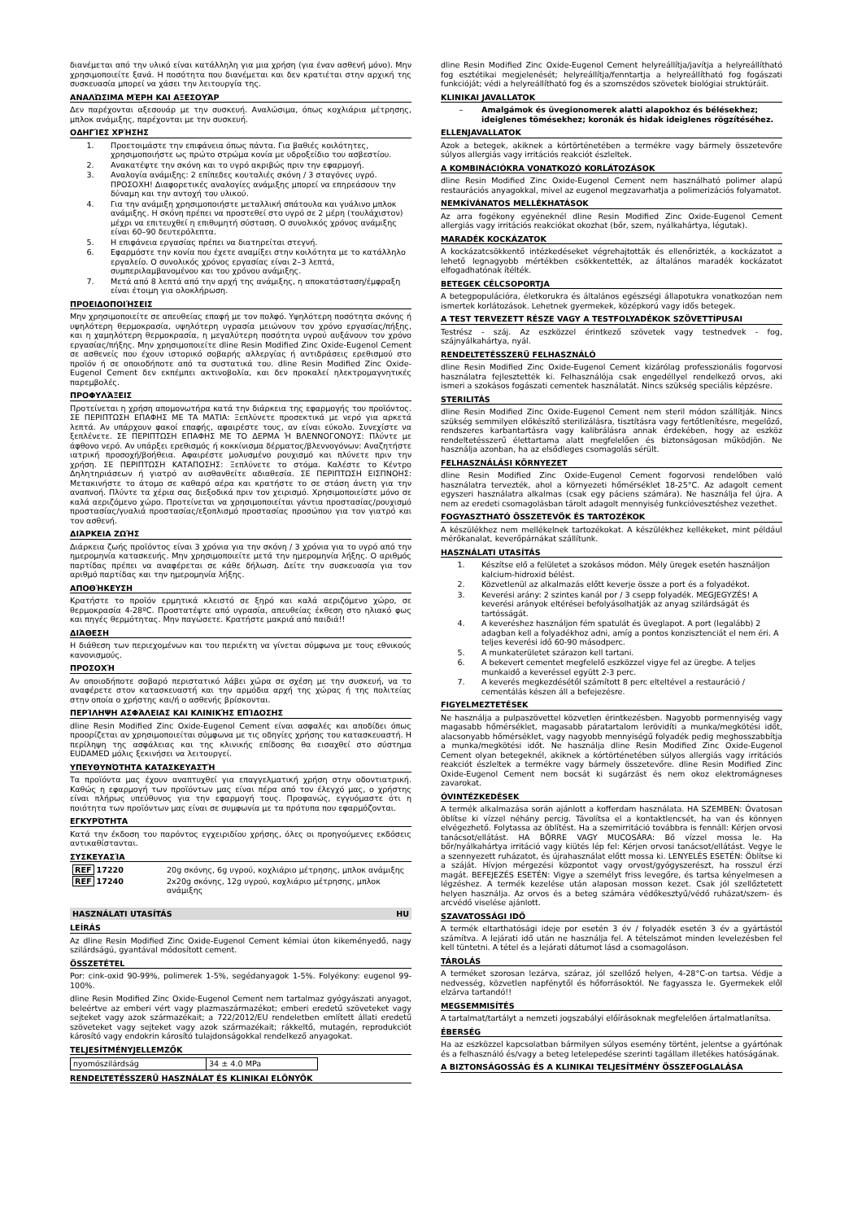διανέμεται από την υλικό είναι κατάλληλη για μια χρήση (για έναν ασθενή μόνο). Μην χρησιμοποιείτε ξανά. Η ποσότητα που διανέμεται και δεν κρατιέται στην αρχική της συσκευασία μπορεί να χάσει την λειτουργία της.
ΑΝΑΛΏΣΙΜΑ ΜΈΡΗ ΚΑΙ ΑΞΕΣΟΥΆΡ
Δεν παρέχονται αξεσουάρ με την συσκευή. Αναλώσιμα, όπως κοχλιάρια μέτρησης, μπλοκ ανάμιξης, παρέχονται με την συσκευή.
ΟΔΗΓΊΕΣ ΧΡΉΣΗΣ
1. Προετοιμάστε την επιφάνεια όπως πάντα. Για βαθιές κοιλότητες, χρησιμοποιήστε ως πρώτο στρώμα κονία με υδροξείδιο του ασβεστίου.
2. Ανακατέψτε την σκόνη και το υγρό ακριβώς πριν την εφαρμογή.
3. Αναλογία ανάμιξης: 2 επίπεδες κουταλιές σκόνη / 3 σταγόνες υγρό. ΠΡΟΣΟΧΗ! Διαφορετικές αναλογίες ανάμιξης μπορεί να επηρεάσουν την δύναμη και την αντοχή του υλικού.
4. Για την ανάμιξη χρησιμοποιήστε μεταλλική σπάτουλα και γυάλινο μπλοκ ανάμιξης. Η σκόνη πρέπει να προστεθεί στο υγρό σε 2 μέρη (τουλάχιστον) μέχρι να επιτευχθεί η επιθυμητή σύσταση. Ο συνολικός χρόνος ανάμιξης είναι 60–90 δευτερόλεπτα.
5. Η επιφάνεια εργασίας πρέπει να διατηρείται στεγνή.
6. Εφαρμόστε την κονία που έχετε αναμίξει στην κοιλότητα με το κατάλληλο εργαλείο. Ο συνολικός χρόνος εργασίας είναι 2–3 λεπτά, συμπεριλαμβανομένου και του χρόνου ανάμιξης.
7. Μετά από 8 λεπτά από την αρχή της ανάμιξης, η αποκατάσταση/έμφραξη είναι έτοιμη για ολοκλήρωση.
ΠΡΟΕΙΔΟΠΟΙΉΣΕΙΣ
Μην χρησιμοποιείτε σε απευθείας επαφή με τον πολφό. Υψηλότερη ποσότητα σκόνης ή υψηλότερη θερμοκρασία, υψηλότερη υγρασία μειώνουν τον χρόνο εργασίας/πήξης, και η χαμηλότερη θερμοκρασία, η μεγαλύτερη ποσότητα υγρού αυξάνουν τον χρόνο εργασίας/πήξης. Μην χρησιμοποιείτε dline Resin Modified Zinc Oxide-Eugenol Cement σε ασθενείς που έχουν ιστορικό σοβαρής αλλεργίας ή αντιδράσεις ερεθισμού στο προϊόν ή σε οποιοδήποτε από τα συστατικά του. dline Resin Modified Zinc Oxide-Eugenol Cement δεν εκπέμπει ακτινοβολία, και δεν προκαλεί ηλεκτρομαγνητικές παρεμβολές.
ΠΡΟΦΥΛΆΞΕΙΣ
Προτείνεται η χρήση απομονωτήρα κατά την διάρκεια της εφαρμογής του προϊόντος. ΣΕ ΠΕΡΙΠΤΩΣΗ ΕΠΑΦΗΣ ΜΕ ΤΑ ΜΑΤΙΑ: Ξεπλύνετε προσεκτικά με νερό για αρκετά λεπτά. Αν υπάρχουν φακοί επαφής, αφαιρέστε τους, αν είναι εύκολο. Συνεχίστε να ξεπλένετε. ΣΕ ΠΕΡΙΠΤΩΣΗ ΕΠΑΦΗΣ ΜΕ ΤΟ ΔΕΡΜΑ Ή ΒΛΕΝΝΟΓΟΝΟΥΣ: Πλύντε με άφθονο νερό. Αν υπάρξει ερεθισμός ή κοκκίνισμα δέρματος/βλεννογόνων: Αναζητήστε ιατρική προσοχή/βοήθεια. Αφαιρέστε μολυσμένο ρουχισμό και πλύνετε πριν την χρήση. ΣΕ ΠΕΡΙΠΤΩΣΗ ΚΑΤΑΠΟΣΗΣ: Ξεπλύνετε το στόμα. Καλέστε το Κέντρο Δηλητηριάσεων ή γιατρό αν αισθανθείτε αδιαθεσία. ΣΕ ΠΕΡΙΠΤΩΣΗ ΕΙΣΠΝΟΗΣ: Μετακινήστε το άτομο σε καθαρό αέρα και κρατήστε το σε στάση άνετη για την αναπνοή. Πλύντε τα χέρια σας διεξοδικά πριν τον χειρισμό. Χρησιμοποιείστε μόνο σε καλά αεριζόμενο χώρο. Προτείνεται να χρησιμοποιείται γάντια προστασίας/ρουχισμό προστασίας/γυαλιά προστασίας/εξοπλισμό προστασίας προσώπου για τον γιατρό και τον ασθενή.
ΔΙΆΡΚΕΙΑ ΖΩΉΣ
Διάρκεια ζωής προϊόντος είναι 3 χρόνια για την σκόνη / 3 χρόνια για το υγρό από την ημερομηνία κατασκευής. Μην χρησιμοποιείτε μετά την ημερομηνία λήξης. Ο αριθμός παρτίδας πρέπει να αναφέρεται σε κάθε δήλωση. Δείτε την συσκευασία για τον αριθμό παρτίδας και την ημερομηνία λήξης.
ΑΠΟΘΉΚΕΥΣΗ
Κρατήστε το προϊόν ερμητικά κλειστό σε ξηρό και καλά αεριζόμενο χώρο, σε θερμοκρασία 4-28ºC. Προστατέψτε από υγρασία, απευθείας έκθεση στο ηλιακό φως και πηγές θερμότητας. Μην παγώσετε. Κρατήστε μακριά από παιδιά!!
ΔΙΆΘΕΣΗ
Η διάθεση των περιεχομένων και του περιέκτη να γίνεται σύμφωνα με τους εθνικούς κανονισμούς.
ΠΡΟΣΟΧΉ
Αν οποιοδήποτε σοβαρό περιστατικό λάβει χώρα σε σχέση με την συσκευή, να το αναφέρετε στον κατασκευαστή και την αρμόδια αρχή της χώρας ή της πολιτείας στην οποία ο χρήστης και/ή ο ασθενής βρίσκονται.
ΠΕΡΊΛΗΨΗ ΑΣΦΆΛΕΙΑΣ ΚΑΙ ΚΛΙΝΙΚΉΣ ΕΠΊΔΟΣΗΣ
dline Resin Modified Zinc Oxide-Eugenol Cement είναι ασφαλές και αποδίδει όπως προορίζεται αν χρησιμοποιείται σύμφωνα με τις οδηγίες χρήσης του κατασκευαστή. Η περίληψη της ασφάλειας και της κλινικής επίδοσης θα εισαχθεί στο σύστημα EUDAMED μόλις ξεκινήσει να λειτουργεί.
ΥΠΕΥΘΥΝΌΤΗΤΑ ΚΑΤΑΣΚΕΥΑΣΤΉ
Τα προϊόντα μας έχουν αναπτυχθεί για επαγγελματική χρήση στην οδοντιατρική. Καθώς η εφαρμογή των προϊόντων μας είναι πέρα από τον έλεγχό μας, ο χρήστης είναι πλήρως υπεύθυνος για την εφαρμογή τους. Προφανώς, εγγυόμαστε ότι η ποιότητα των προϊόντων μας είναι σε συμφωνία με τα πρότυπα που εφαρμόζονται.
ΕΓΚΥΡΌΤΗΤΑ
Κατά την έκδοση του παρόντος εγχειριδίου χρήσης, όλες οι προηγούμενες εκδόσεις αντικαθίστανται.
ΣΥΣΚΕΥΑΣΊΑ
| REF 17220 | 20g σκόνης, 6g υγρού, κοχλιάριο μέτρησης, μπλοκ ανάμιξης |
| REF 17240 | 2x20g σκόνης, 12g υγρού, κοχλιάριο μέτρησης, μπλοκ ανάμιξης |
HASZNÁLATI UTASÍTÁS HU
LEÍRÁS
Az dline Resin Modified Zinc Oxide-Eugenol Cement kémiai úton kikeményedő, nagy szilárdságú, gyantával módosított cement.
ÖSSZETÉTEL
Por: cink-oxid 90-99%, polimerek 1-5%, segédanyagok 1-5%. Folyékony: eugenol 99-100%.
dline Resin Modified Zinc Oxide-Eugenol Cement nem tartalmaz gyógyászati anyagot, beleértve az emberi vért vagy plazmaszármazékot; emberi eredetű szöveteket vagy sejteket vagy azok származékait; a 722/2012/EU rendeletben említett állati eredetű szöveteket vagy sejteket vagy azok származékait; rákkeltő, mutagén, reprodukciót károsító vagy endokrin károsító tulajdonságokkal rendelkező anyagokat.
TELJESÍTMÉNYJELLEMZŐK
| nyomószilárdság | 34 ± 4.0 MPa |
RENDELTETÉSSZERŰ HASZNÁLAT ÉS KLINIKAI ELŐNYÖK
dline Resin Modified Zinc Oxide-Eugenol Cement helyreállítja/javítja a helyreállítható fog esztétikai megjelenését; helyreállítja/fenntartja a helyreállítható fog fogászati funkcióját; védi a helyreállítható fog és a szomszédos szövetek biológiai struktúráit.
KLINIKAI JAVALLATOK
– Amalgámok és üvegionomerek alatti alapokhoz és bélésekhez; ideiglenes tömésekhez; koronák és hidak ideiglenes rögzítéséhez.
ELLENJAVALLATOK
Azok a betegek, akiknek a kórtörténetében a termékre vagy bármely összetevőre súlyos allergiás vagy irritációs reakciót észleltek.
A KOMBINÁCIÓKRA VONATKOZÓ KORLÁTOZÁSOK
dline Resin Modified Zinc Oxide-Eugenol Cement nem használható polimer alapú restaurációs anyagokkal, mivel az eugenol megzavarhatja a polimerizációs folyamatot.
NEMKÍVÁNATOS MELLÉKHATÁSOK
Az arra fogékony egyéneknél dline Resin Modified Zinc Oxide-Eugenol Cement allergiás vagy irritációs reakciókat okozhat (bőr, szem, nyálkahártya, légutak).
MARADÉK KOCKÁZATOK
A kockázatcsökkentő intézkedéseket végrehajtották és ellenőrizték, a kockázatot a lehető legnagyobb mértékben csökkentették, az általános maradék kockázatot elfogadhatónak ítélték.
BETEGEK CÉLCSOPORTJA
A betegpopulációra, életkorukra és általános egészségi állapotukra vonatkozóan nem ismertek korlátozások. Lehetnek gyermekek, középkorú vagy idős betegek.
A TEST TERVEZETT RÉSZE VAGY A TESTFOLYADÉKOK SZÖVETTÍPUSAI
Testrész - száj. Az eszközzel érintkező szövetek vagy testnedvek - fog, szájnyálkahártya, nyál.
RENDELTETÉSSZERŰ FELHASZNÁLÓ
dline Resin Modified Zinc Oxide-Eugenol Cement kizárólag professzionális fogorvosi használatra fejlesztették ki. Felhasználója csak engedéllyel rendelkező orvos, aki ismeri a szokásos fogászati cementek használatát. Nincs szükség speciális képzésre.
STERILITÁS
dline Resin Modified Zinc Oxide-Eugenol Cement nem steril módon szállítják. Nincs szükség semmilyen előkészítő sterilizálásra, tisztításra vagy fertőtlenítésre, megelőző, rendszeres karbantartásra vagy kalibrálásra annak érdekében, hogy az eszköz rendeltetésszerű élettartama alatt megfelelően és biztonságosan működjön. Ne használja azonban, ha az elsődleges csomagolás sérült.
FELHASZNÁLÁSI KÖRNYEZET
dline Resin Modified Zinc Oxide-Eugenol Cement fogorvosi rendelőben való használatra tervezték, ahol a környezeti hőmérséklet 18-25°C. Az adagolt cement egyszeri használatra alkalmas (csak egy páciens számára). Ne használja fel újra. A nem az eredeti csomagolásban tárolt adagolt mennyiség funkcióvesztéshez vezethet.
FOGYASZTHATÓ ÖSSZETEVŐK ÉS TARTOZÉKOK
A készülékhez nem mellékelnek tartozékokat. A készülékhez kellékeket, mint például mérőkanalat, keverőpárnákat szállítunk.
HASZNÁLATI UTASÍTÁS
1. Készítse elő a felületet a szokásos módon. Mély üregek esetén használjon kalcium-hidroxid bélést.
2. Közvetlenül az alkalmazás előtt keverje össze a port és a folyadékot.
3. Keverési arány: 2 szintes kanál por / 3 csepp folyadék. MEGJEGYZÉS! A keverési arányok eltérései befolyásolhatják az anyag szilárdságát és tartósságát.
4. A keveréshez használjon fém spatulát és üveglapot. A port (legalább) 2 adagban kell a folyadékhoz adni, amíg a pontos konzisztenciát el nem éri. A teljes keverési idő 60-90 másodperc.
5. A munkaterületet szárazon kell tartani.
6. A bekevert cementet megfelelő eszközzel vigye fel az üregbe. A teljes munkaidő a keveréssel együtt 2-3 perc.
7. A keverés megkezdésétől számított 8 perc elteltével a restauráció / cementálás készen áll a befejezésre.
FIGYELMEZTETÉSEK
Ne használja a pulpaszövettel közvetlen érintkezésben. Nagyobb pormennyiség vagy magasabb hőmérséklet, magasabb páratartalom lerövidíti a munka/megkötési időt, alacsonyabb hőmérséklet, vagy nagyobb mennyiségű folyadék pedig meghosszabbítja a munka/megkötési időt. Ne használja dline Resin Modified Zinc Oxide-Eugenol Cement olyan betegeknél, akiknek a kórtörténetében súlyos allergiás vagy irritációs reakciót észleltek a termékre vagy bármely összetevőre. dline Resin Modified Zinc Oxide-Eugenol Cement nem bocsát ki sugárzást és nem okoz elektromágneses zavarokat.
ÓVINTÉZKEDÉSEK
A termék alkalmazása során ajánlott a kofferdam használata. HA SZEMBEN: Óvatosan öblítse ki vízzel néhány percig. Távolítsa el a kontaktlencsét, ha van és könnyen elvégezhető. Folytassa az öblítést. Ha a szemirritáció továbbra is fennáll: Kérjen orvosi tanácsot/ellátást. HA BŐRRE VAGY MUCOSÁRA: Bő vízzel mossa le. Ha bőr/nyálkahártya irritáció vagy kiütés lép fel: Kérjen orvosi tanácsot/ellátást. Vegye le a szennyezett ruházatot, és újrahasználat előtt mossa ki. LENYELÉS ESETÉN: Öblítse ki a száját. Hívjon mérgezési központot vagy orvost/gyógyszerészt, ha rosszul érzi magát. BEFEJEZÉS ESETÉN: Vigye a személyt friss levegőre, és tartsa kényelmesen a légzéshez. A termék kezelése után alaposan mosson kezet. Csak jól szellőztetett helyen használja. Az orvos és a beteg számára védőkesztyű/védő ruházat/szem- és arcvédő viselése ajánlott.
SZAVATOSSÁGI IDŐ
A termék eltarthatósági ideje por esetén 3 év / folyadék esetén 3 év a gyártástól számítva. A lejárati idő után ne használja fel. A tételszámot minden levelezésben fel kell tüntetni. A tétel és a lejárati dátumot lásd a csomagoláson.
TÁROLÁS
A terméket szorosan lezárva, száraz, jól szellőző helyen, 4-28°C-on tartsa. Védje a nedvesség, közvetlen napfénytől és hőforrásoktól. Ne fagyassza le. Gyermekek elől elzárva tartandó!!
MEGSEMMISÍTÉS
A tartalmat/tartályt a nemzeti jogszabályi előírásoknak megfelelően ártalmatlanítsa.
ÉBERSÉG
Ha az eszközzel kapcsolatban bármilyen súlyos esemény történt, jelentse a gyártónak és a felhasználó és/vagy a beteg letelepedése szerinti tagállam illetékes hatóságának.
A BIZTONSÁGOSSÁG ÉS A KLINIKAI TELJESÍTMÉNY ÖSSZEFOGLALÁSA